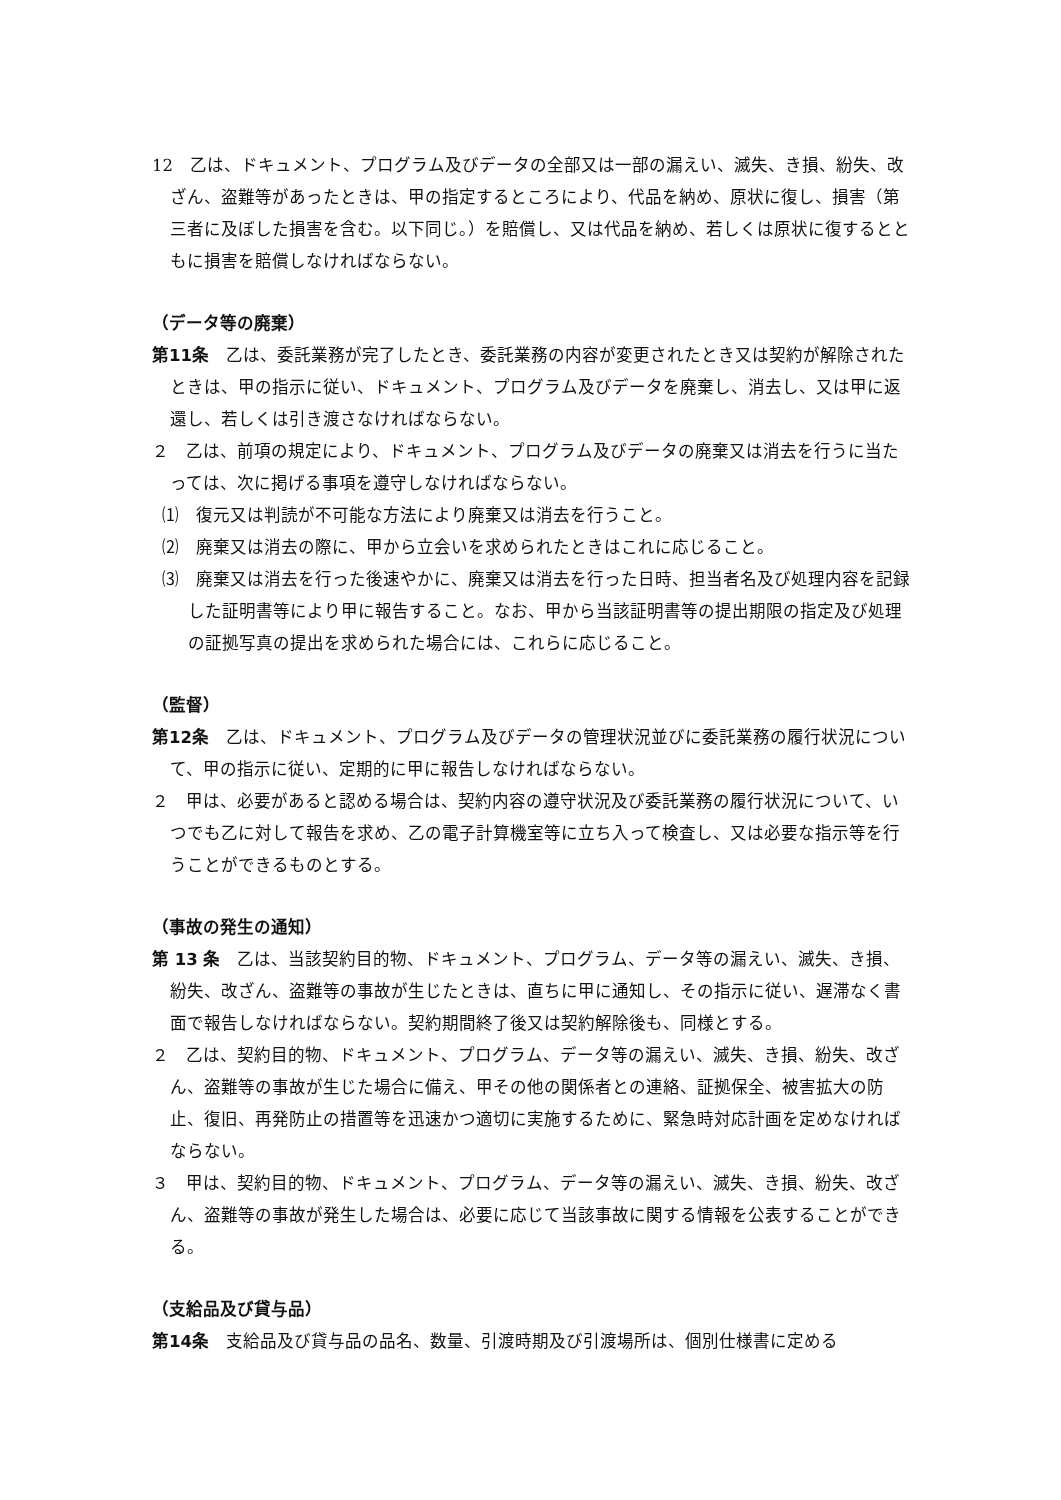12　乙は、ドキュメント、プログラム及びデータの全部又は一部の漏えい、滅失、き損、紛失、改ざん、盗難等があったときは、甲の指定するところにより、代品を納め、原状に復し、損害（第三者に及ぼした損害を含む。以下同じ。）を賠償し、又は代品を納め、若しくは原状に復するとともに損害を賠償しなければならない。
（データ等の廃棄）
第11条　乙は、委託業務が完了したとき、委託業務の内容が変更されたとき又は契約が解除されたときは、甲の指示に従い、ドキュメント、プログラム及びデータを廃棄し、消去し、又は甲に返還し、若しくは引き渡さなければならない。
２　乙は、前項の規定により、ドキュメント、プログラム及びデータの廃棄又は消去を行うに当たっては、次に掲げる事項を遵守しなければならない。
⑴　復元又は判読が不可能な方法により廃棄又は消去を行うこと。
⑵　廃棄又は消去の際に、甲から立会いを求められたときはこれに応じること。
⑶　廃棄又は消去を行った後速やかに、廃棄又は消去を行った日時、担当者名及び処理内容を記録した証明書等により甲に報告すること。なお、甲から当該証明書等の提出期限の指定及び処理の証拠写真の提出を求められた場合には、これらに応じること。
（監督）
第12条　乙は、ドキュメント、プログラム及びデータの管理状況並びに委託業務の履行状況について、甲の指示に従い、定期的に甲に報告しなければならない。
２　甲は、必要があると認める場合は、契約内容の遵守状況及び委託業務の履行状況について、いつでも乙に対して報告を求め、乙の電子計算機室等に立ち入って検査し、又は必要な指示等を行うことができるものとする。
（事故の発生の通知）
第 13 条　乙は、当該契約目的物、ドキュメント、プログラム、データ等の漏えい、滅失、き損、紛失、改ざん、盗難等の事故が生じたときは、直ちに甲に通知し、その指示に従い、遅滞なく書面で報告しなければならない。契約期間終了後又は契約解除後も、同様とする。
２　乙は、契約目的物、ドキュメント、プログラム、データ等の漏えい、滅失、き損、紛失、改ざん、盗難等の事故が生じた場合に備え、甲その他の関係者との連絡、証拠保全、被害拡大の防止、復旧、再発防止の措置等を迅速かつ適切に実施するために、緊急時対応計画を定めなければならない。
３　甲は、契約目的物、ドキュメント、プログラム、データ等の漏えい、滅失、き損、紛失、改ざん、盗難等の事故が発生した場合は、必要に応じて当該事故に関する情報を公表することができる。
（支給品及び貸与品）
第14条　支給品及び貸与品の品名、数量、引渡時期及び引渡場所は、個別仕様書に定める